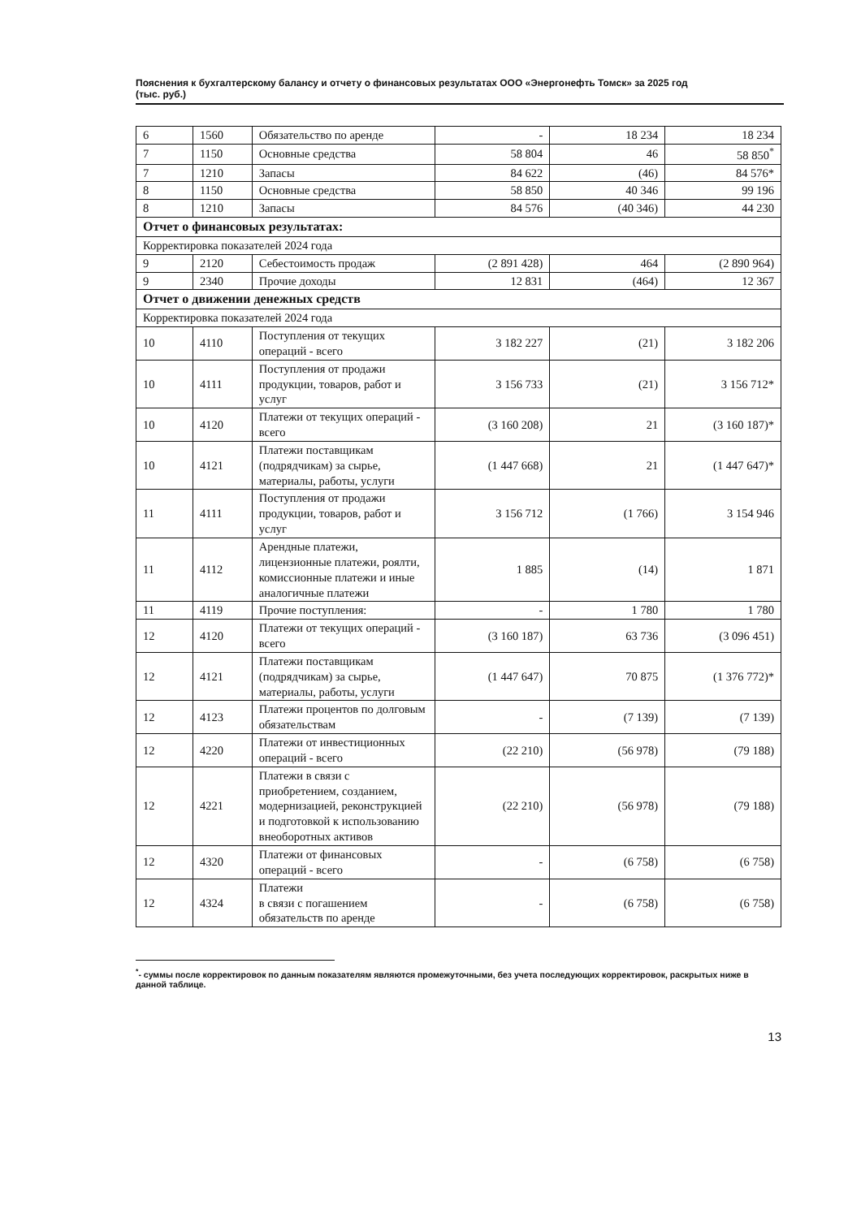Пояснения к бухгалтерскому балансу и отчету о финансовых результатах ООО «Энергонефть Томск» за 2025 год
(тыс. руб.)
| 6 | 1560 | Обязательство по аренде | - | 18 234 | 18 234 |
| 7 | 1150 | Основные средства | 58 804 | 46 | 58 850<sup>*</sup> |
| 7 | 1210 | Запасы | 84 622 | (46) | 84 576* |
| 8 | 1150 | Основные средства | 58 850 | 40 346 | 99 196 |
| 8 | 1210 | Запасы | 84 576 | (40 346) | 44 230 |
| Отчет о финансовых результатах: | | | | | |
| Корректировка показателей 2024 года | | | | | |
| 9 | 2120 | Себестоимость продаж | (2 891 428) | 464 | (2 890 964) |
| 9 | 2340 | Прочие доходы | 12 831 | (464) | 12 367 |
| Отчет о движении денежных средств | | | | | |
| Корректировка показателей 2024 года | | | | | |
| 10 | 4110 | Поступления от текущих операций - всего | 3 182 227 | (21) | 3 182 206 |
| 10 | 4111 | Поступления от продажи продукции, товаров, работ и услуг | 3 156 733 | (21) | 3 156 712* |
| 10 | 4120 | Платежи от текущих операций - всего | (3 160 208) | 21 | (3 160 187)* |
| 10 | 4121 | Платежи поставщикам (подрядчикам) за сырье, материалы, работы, услуги | (1 447 668) | 21 | (1 447 647)* |
| 11 | 4111 | Поступления от продажи продукции, товаров, работ и услуг | 3 156 712 | (1 766) | 3 154 946 |
| 11 | 4112 | Арендные платежи, лицензионные платежи, роялти, комиссионные платежи и иные аналогичные платежи | 1 885 | (14) | 1 871 |
| 11 | 4119 | Прочие поступления: | - | 1 780 | 1 780 |
| 12 | 4120 | Платежи от текущих операций - всего | (3 160 187) | 63 736 | (3 096 451) |
| 12 | 4121 | Платежи поставщикам (подрядчикам) за сырье, материалы, работы, услуги | (1 447 647) | 70 875 | (1 376 772)* |
| 12 | 4123 | Платежи процентов по долговым обязательствам | - | (7 139) | (7 139) |
| 12 | 4220 | Платежи от инвестиционных операций - всего | (22 210) | (56 978) | (79 188) |
| 12 | 4221 | Платежи в связи с приобретением, созданием, модернизацией, реконструкцией и подготовкой к использованию внеоборотных активов | (22 210) | (56 978) | (79 188) |
| 12 | 4320 | Платежи от финансовых операций - всего | - | (6 758) | (6 758) |
| 12 | 4324 | Платежи в связи с погашением обязательств по аренде | - | (6 758) | (6 758) |
<sup>*</sup>- суммы после корректировок по данным показателям являются промежуточными, без учета последующих корректировок, раскрытых ниже в данной таблице.
13